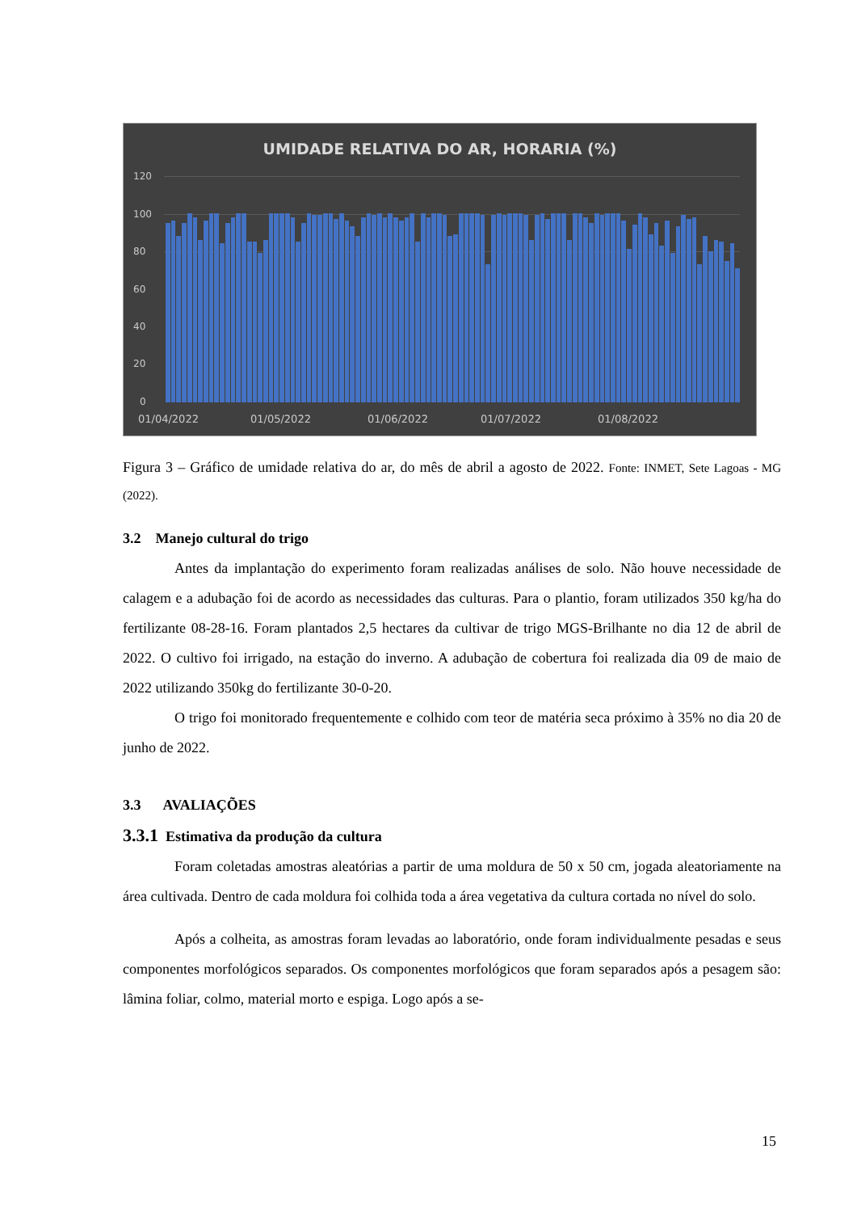UMIDADE RELATIVA DO AR, HORARIA (%)
120
100
80
60
40
20
0
01/04/2022 01/05/2022 01/06/2022 01/07/2022 01/08/2022
Figura 3 – Gráfico de umidade relativa do ar, do mês de abril a agosto de 2022. Fonte: INMET, Sete Lagoas - MG (2022).
3.2 Manejo cultural do trigo
Antes da implantação do experimento foram realizadas análises de solo. Não houve necessidade de calagem e a adubação foi de acordo as necessidades das culturas. Para o plantio, foram utilizados 350 kg/ha do fertilizante 08-28-16. Foram plantados 2,5 hectares da cultivar de trigo MGS-Brilhante no dia 12 de abril de 2022. O cultivo foi irrigado, na estação do inverno. A adubação de cobertura foi realizada dia 09 de maio de 2022 utilizando 350kg do fertilizante 30-0-20.
O trigo foi monitorado frequentemente e colhido com teor de matéria seca próximo à 35% no dia 20 de junho de 2022.
3.3 AVALIAÇÕES
3.3.1 Estimativa da produção da cultura
Foram coletadas amostras aleatórias a partir de uma moldura de 50 x 50 cm, jogada aleatoriamente na área cultivada. Dentro de cada moldura foi colhida toda a área vegetativa da cultura cortada no nível do solo.
Após a colheita, as amostras foram levadas ao laboratório, onde foram individualmente pesadas e seus componentes morfológicos separados. Os componentes morfológicos que foram separados após a pesagem são: lâmina foliar, colmo, material morto e espiga. Logo após a se-
15